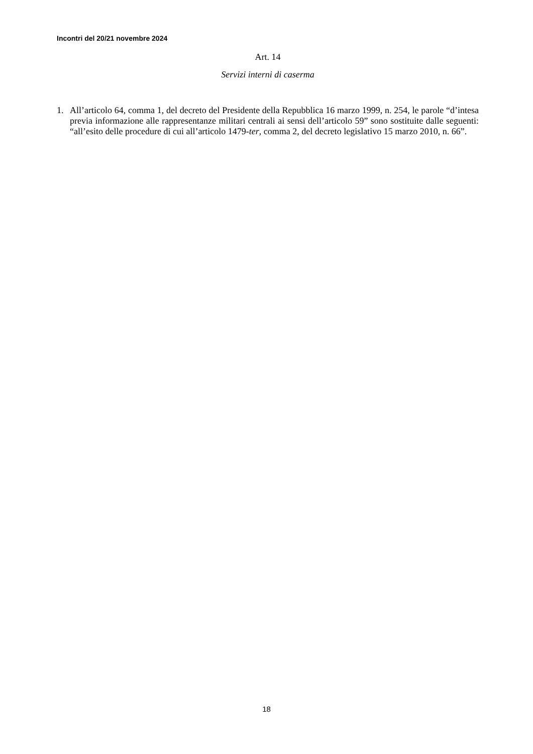Incontri del 20/21 novembre 2024
Art. 14
Servizi interni di caserma
1. All’articolo 64, comma 1, del decreto del Presidente della Repubblica 16 marzo 1999, n. 254, le parole “d’intesa previa informazione alle rappresentanze militari centrali ai sensi dell’articolo 59” sono sostituite dalle seguenti: “all’esito delle procedure di cui all’articolo 1479-ter, comma 2, del decreto legislativo 15 marzo 2010, n. 66”.
18